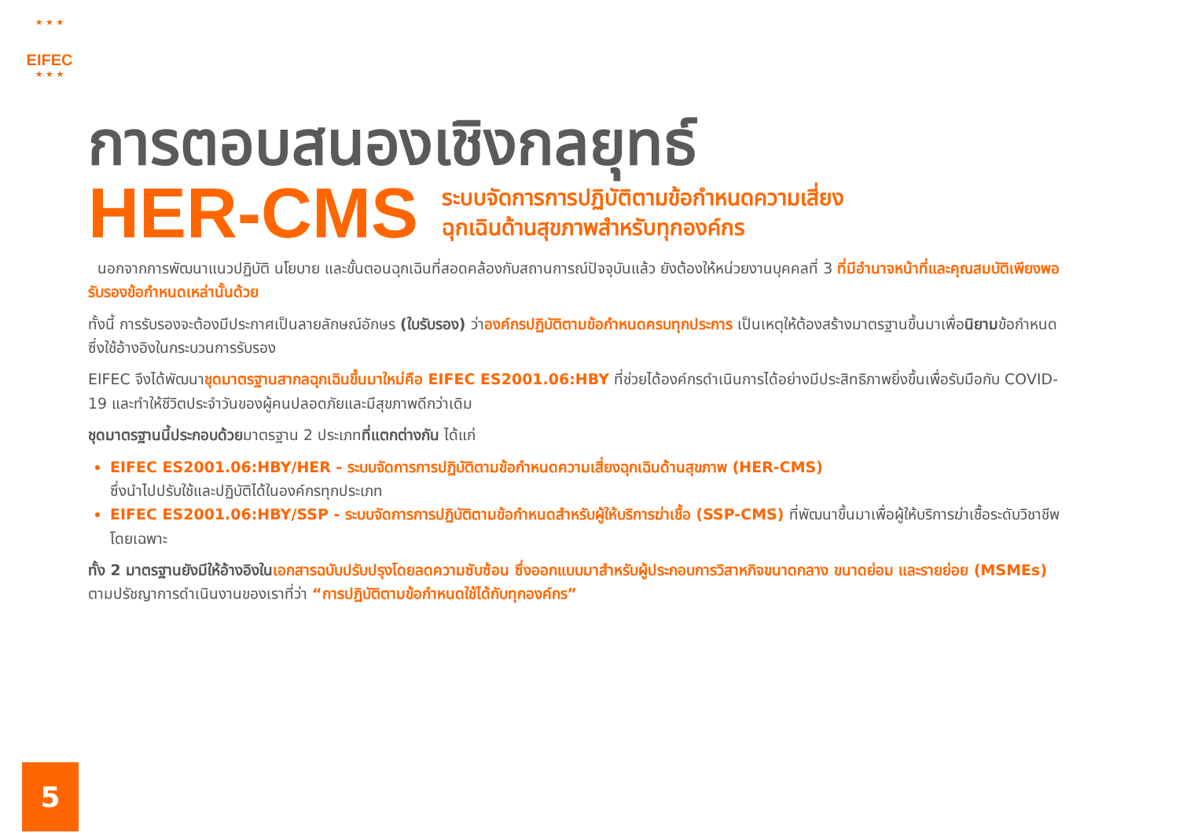★ ★ ★
EIFEC
★ ★ ★
การตอบสนองเชิงกลยุทธ์
HER-CMS
ระบบจัดการการปฏิบัติตามข้อกำหนดความเสี่ยง
ฉุกเฉินด้านสุขภาพสำหรับทุกองค์กร
นอกจากการพัฒนาแนวปฏิบัติ นโยบาย และขั้นตอนฉุกเฉินที่สอดคล้องกับสถานการณ์ปัจจุบันแล้ว ยังต้องให้หน่วยงานบุคคลที่ 3 ที่มีอำนาจหน้าที่และคุณสมบัติเพียงพอรับรองข้อกำหนดเหล่านั้นด้วย
ทั้งนี้ การรับรองจะต้องมีประกาศเป็นลายลักษณ์อักษร (ใบรับรอง) ว่าองค์กรปฏิบัติตามข้อกำหนดครบทุกประการ เป็นเหตุให้ต้องสร้างมาตรฐานขึ้นมาเพื่อนิยามข้อกำหนด ซึ่งใช้อ้างอิงในกระบวนการรับรอง
EIFEC จึงได้พัฒนาชุดมาตรฐานสากลฉุกเฉินขึ้นมาใหม่คือ EIFEC ES2001.06:HBY ที่ช่วยได้องค์กรดำเนินการได้อย่างมีประสิทธิภาพยิ่งขึ้นเพื่อรับมือกับ COVID-19 และทำให้ชีวิตประจำวันของผู้คนปลอดภัยและมีสุขภาพดีกว่าเดิม
ชุดมาตรฐานนี้ประกอบด้วยมาตรฐาน 2 ประเภทที่แตกต่างกัน ได้แก่
EIFEC ES2001.06:HBY/HER - ระบบจัดการการปฏิบัติตามข้อกำหนดความเสี่ยงฉุกเฉินด้านสุขภาพ (HER-CMS)
ซึ่งนำไปปรับใช้และปฏิบัติได้ในองค์กรทุกประเภท
EIFEC ES2001.06:HBY/SSP - ระบบจัดการการปฏิบัติตามข้อกำหนดสำหรับผู้ให้บริการฆ่าเชื้อ (SSP-CMS) ที่พัฒนาขึ้นมาเพื่อผู้ให้บริการฆ่าเชื้อระดับวิชาชีพโดยเฉพาะ
ทั้ง 2 มาตรฐานยังมีให้อ้างอิงใน เอกสารฉบับปรับปรุงโดยลดความซับซ้อน ซึ่งออกแบบมาสำหรับผู้ประกอบการวิสาหกิจขนาดกลาง ขนาดย่อม และรายย่อย (MSMEs) ตามปรัชญาการดำเนินงานของเราที่ว่า “การปฏิบัติตามข้อกำหนดใช้ได้กับทุกองค์กร”
5